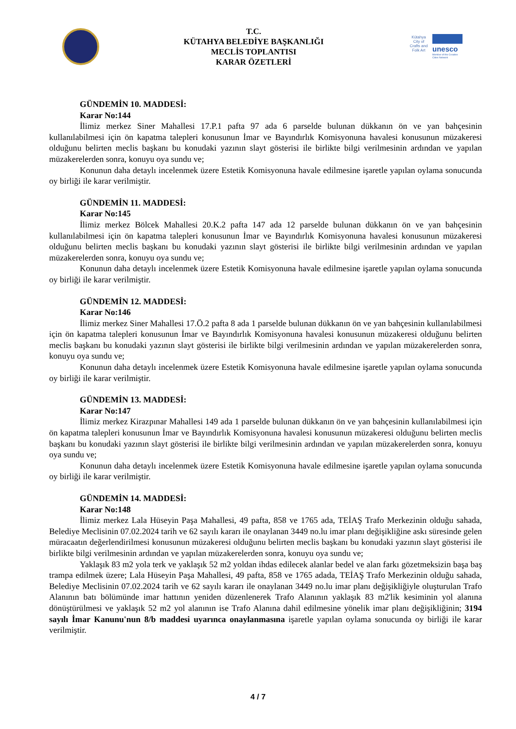T.C.
KÜTAHYA BELEDİYE BAŞKANLIĞI
MECLİS TOPLANTISI
KARAR ÖZETLERİ
Kütahya
City of Crafts and Folk Art
unesco
Member of the Creative Cities Network
GÜNDEMİN 10. MADDESİ:
Karar No:144
İlimiz merkez Siner Mahallesi 17.P.1 pafta 97 ada 6 parselde bulunan dükkanın ön ve yan bahçesinin kullanılabilmesi için ön kapatma talepleri konusunun İmar ve Bayındırlık Komisyonuna havalesi konusunun müzakeresi olduğunu belirten meclis başkanı bu konudaki yazının slayt gösterisi ile birlikte bilgi verilmesinin ardından ve yapılan müzakerelerden sonra, konuyu oya sundu ve;
Konunun daha detaylı incelenmek üzere Estetik Komisyonuna havale edilmesine işaretle yapılan oylama sonucunda oy birliği ile karar verilmiştir.
GÜNDEMİN 11. MADDESİ:
Karar No:145
İlimiz merkez Bölcek Mahallesi 20.K.2 pafta 147 ada 12 parselde bulunan dükkanın ön ve yan bahçesinin kullanılabilmesi için ön kapatma talepleri konusunun İmar ve Bayındırlık Komisyonuna havalesi konusunun müzakeresi olduğunu belirten meclis başkanı bu konudaki yazının slayt gösterisi ile birlikte bilgi verilmesinin ardından ve yapılan müzakerelerden sonra, konuyu oya sundu ve;
Konunun daha detaylı incelenmek üzere Estetik Komisyonuna havale edilmesine işaretle yapılan oylama sonucunda oy birliği ile karar verilmiştir.
GÜNDEMİN 12. MADDESİ:
Karar No:146
İlimiz merkez Siner Mahallesi 17.Ö.2 pafta 8 ada 1 parselde bulunan dükkanın ön ve yan bahçesinin kullanılabilmesi için ön kapatma talepleri konusunun İmar ve Bayındırlık Komisyonuna havalesi konusunun müzakeresi olduğunu belirten meclis başkanı bu konudaki yazının slayt gösterisi ile birlikte bilgi verilmesinin ardından ve yapılan müzakerelerden sonra, konuyu oya sundu ve;
Konunun daha detaylı incelenmek üzere Estetik Komisyonuna havale edilmesine işaretle yapılan oylama sonucunda oy birliği ile karar verilmiştir.
GÜNDEMİN 13. MADDESİ:
Karar No:147
İlimiz merkez Kirazpınar Mahallesi 149 ada 1 parselde bulunan dükkanın ön ve yan bahçesinin kullanılabilmesi için ön kapatma talepleri konusunun İmar ve Bayındırlık Komisyonuna havalesi konusunun müzakeresi olduğunu belirten meclis başkanı bu konudaki yazının slayt gösterisi ile birlikte bilgi verilmesinin ardından ve yapılan müzakerelerden sonra, konuyu oya sundu ve;
Konunun daha detaylı incelenmek üzere Estetik Komisyonuna havale edilmesine işaretle yapılan oylama sonucunda oy birliği ile karar verilmiştir.
GÜNDEMİN 14. MADDESİ:
Karar No:148
İlimiz merkez Lala Hüseyin Paşa Mahallesi, 49 pafta, 858 ve 1765 ada, TEİAŞ Trafo Merkezinin olduğu sahada, Belediye Meclisinin 07.02.2024 tarih ve 62 sayılı kararı ile onaylanan 3449 no.lu imar planı değişikliğine askı süresinde gelen müracaatın değerlendirilmesi konusunun müzakeresi olduğunu belirten meclis başkanı bu konudaki yazının slayt gösterisi ile birlikte bilgi verilmesinin ardından ve yapılan müzakerelerden sonra, konuyu oya sundu ve;
Yaklaşık 83 m2 yola terk ve yaklaşık 52 m2 yoldan ihdas edilecek alanlar bedel ve alan farkı gözetmeksizin başa baş trampa edilmek üzere; Lala Hüseyin Paşa Mahallesi, 49 pafta, 858 ve 1765 adada, TEİAŞ Trafo Merkezinin olduğu sahada, Belediye Meclisinin 07.02.2024 tarih ve 62 sayılı kararı ile onaylanan 3449 no.lu imar planı değişikliğiyle oluşturulan Trafo Alanının batı bölümünde imar hattının yeniden düzenlenerek Trafo Alanının yaklaşık 83 m2'lik kesiminin yol alanına dönüştürülmesi ve yaklaşık 52 m2 yol alanının ise Trafo Alanına dahil edilmesine yönelik imar planı değişikliğinin; 3194 sayılı İmar Kanunu'nun 8/b maddesi uyarınca onaylanmasına işaretle yapılan oylama sonucunda oy birliği ile karar verilmiştir.
4 / 7